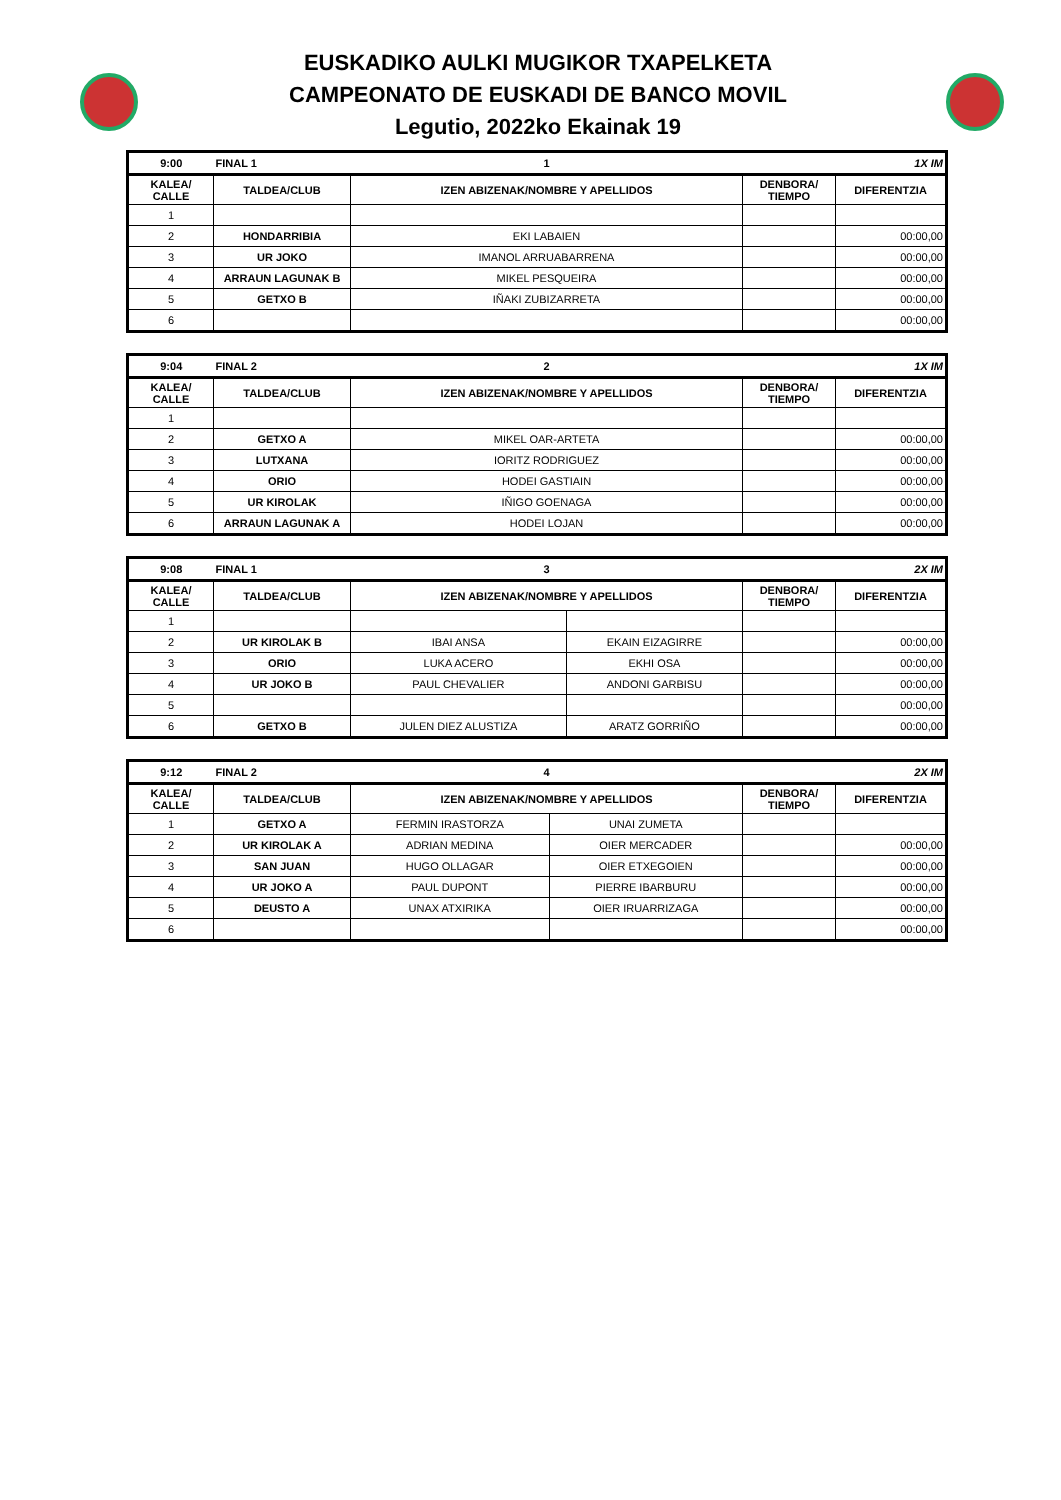EUSKADIKO AULKI MUGIKOR TXAPELKETA
CAMPEONATO DE EUSKADI DE BANCO MOVIL
Legutio, 2022ko Ekainak 19
| 9:00 | FINAL 1 | 1 | | 1X IM |
| KALEA/ CALLE | TALDEA/CLUB | IZEN ABIZENAK/NOMBRE Y APELLIDOS | DENBORA/ TIEMPO | DIFERENTZIA |
| 1 | | | | |
| 2 | HONDARRIBIA | EKI LABAIEN | | 00:00,00 |
| 3 | UR JOKO | IMANOL ARRUABARRENA | | 00:00,00 |
| 4 | ARRAUN LAGUNAK B | MIKEL PESQUEIRA | | 00:00,00 |
| 5 | GETXO B | IÑAKI ZUBIZARRETA | | 00:00,00 |
| 6 | | | | 00:00,00 |
| 9:04 | FINAL 2 | 2 | | 1X IM |
| KALEA/ CALLE | TALDEA/CLUB | IZEN ABIZENAK/NOMBRE Y APELLIDOS | DENBORA/ TIEMPO | DIFERENTZIA |
| 1 | | | | |
| 2 | GETXO A | MIKEL OAR-ARTETA | | 00:00,00 |
| 3 | LUTXANA | IORITZ RODRIGUEZ | | 00:00,00 |
| 4 | ORIO | HODEI GASTIAIN | | 00:00,00 |
| 5 | UR KIROLAK | IÑIGO GOENAGA | | 00:00,00 |
| 6 | ARRAUN LAGUNAK A | HODEI LOJAN | | 00:00,00 |
| 9:08 | FINAL 1 | 3 | | | 2X IM |
| KALEA/ CALLE | TALDEA/CLUB | IZEN ABIZENAK/NOMBRE Y APELLIDOS | | DENBORA/ TIEMPO | DIFERENTZIA |
| 1 | | | | | |
| 2 | UR KIROLAK B | IBAI ANSA | EKAIN EIZAGIRRE | | 00:00,00 |
| 3 | ORIO | LUKA ACERO | EKHI OSA | | 00:00,00 |
| 4 | UR JOKO B | PAUL CHEVALIER | ANDONI GARBISU | | 00:00,00 |
| 5 | | | | | 00:00,00 |
| 6 | GETXO B | JULEN DIEZ ALUSTIZA | ARATZ GORRIÑO | | 00:00,00 |
| 9:12 | FINAL 2 | 4 | | | 2X IM |
| KALEA/ CALLE | TALDEA/CLUB | IZEN ABIZENAK/NOMBRE Y APELLIDOS | | DENBORA/ TIEMPO | DIFERENTZIA |
| 1 | GETXO A | FERMIN IRASTORZA | UNAI ZUMETA | | |
| 2 | UR KIROLAK A | ADRIAN MEDINA | OIER MERCADER | | 00:00,00 |
| 3 | SAN JUAN | HUGO OLLAGAR | OIER ETXEGOIEN | | 00:00,00 |
| 4 | UR JOKO A | PAUL DUPONT | PIERRE IBARBURU | | 00:00,00 |
| 5 | DEUSTO A | UNAX ATXIRIKA | OIER IRUARRIZAGA | | 00:00,00 |
| 6 | | | | | 00:00,00 |